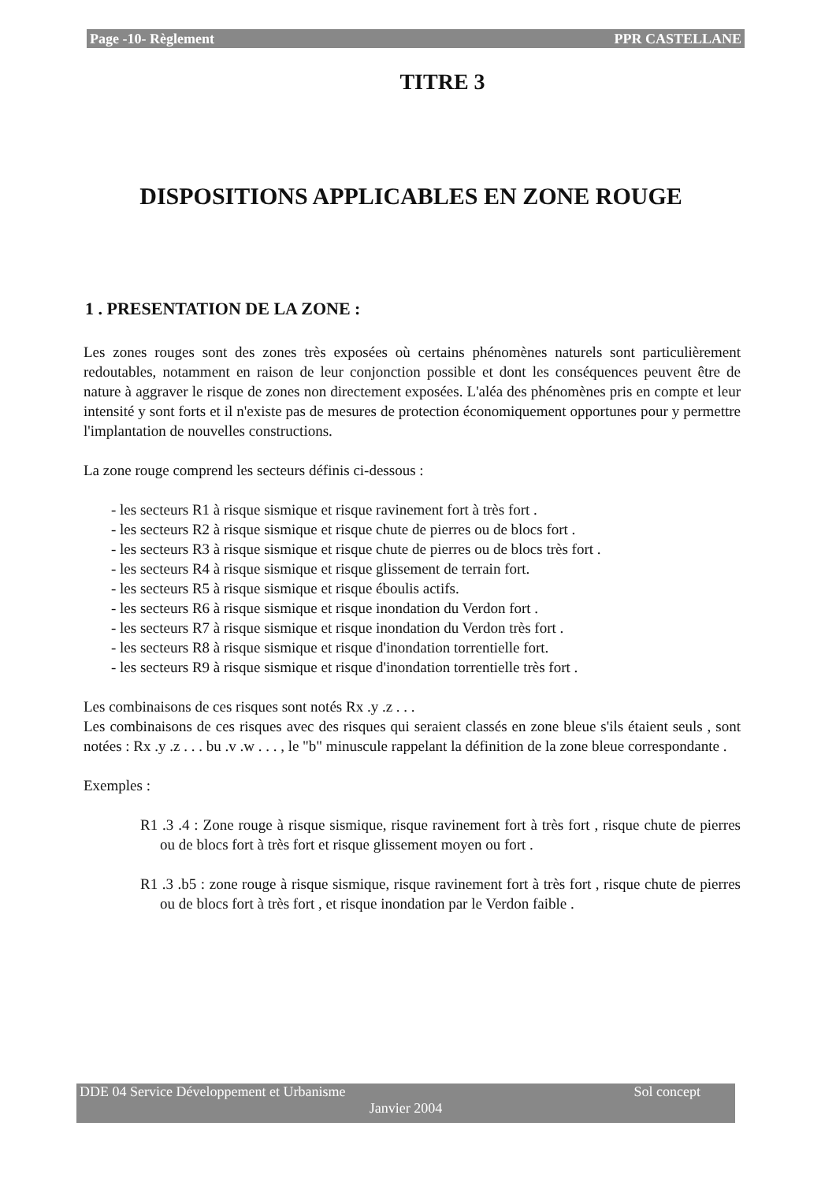Page -10- Règlement PPR CASTELLANE
TITRE 3
DISPOSITIONS APPLICABLES EN ZONE ROUGE
1 . PRESENTATION DE LA ZONE :
Les zones rouges sont des zones très exposées où certains phénomènes naturels sont particulièrement redoutables, notamment en raison de leur conjonction possible et dont les conséquences peuvent être de nature à aggraver le risque de zones non directement exposées. L'aléa des phénomènes pris en compte et leur intensité y sont forts et il n'existe pas de mesures de protection économiquement opportunes pour y permettre l'implantation de nouvelles constructions.
La zone rouge comprend les secteurs définis ci-dessous :
- les secteurs R1 à risque sismique et risque ravinement fort à très fort .
- les secteurs R2 à risque sismique et risque chute de pierres ou de blocs fort .
- les secteurs R3 à risque sismique et risque chute de pierres ou de blocs très fort .
- les secteurs R4 à risque sismique et risque glissement de terrain fort.
- les secteurs R5 à risque sismique et risque éboulis actifs.
- les secteurs R6 à risque sismique et risque inondation du Verdon fort .
- les secteurs R7 à risque sismique et risque inondation du Verdon très fort .
- les secteurs R8 à risque sismique et risque d'inondation torrentielle fort.
- les secteurs R9 à risque sismique et risque d'inondation torrentielle très fort .
Les combinaisons de ces risques sont notés Rx .y .z . . .
Les combinaisons de ces risques avec des risques qui seraient classés en zone bleue s'ils étaient seuls , sont notées : Rx .y .z . . . bu .v .w . . . , le "b" minuscule rappelant la définition de la zone bleue correspondante .
Exemples :
R1 .3 .4 : Zone rouge à risque sismique, risque ravinement fort à très fort , risque chute de pierres ou de blocs fort à très fort et risque glissement moyen ou fort .
R1 .3 .b5 : zone rouge à risque sismique, risque ravinement fort à très fort , risque chute de pierres ou de blocs fort à très fort , et risque inondation par le Verdon faible .
DDE 04 Service Développement et Urbanisme Sol concept
Janvier 2004